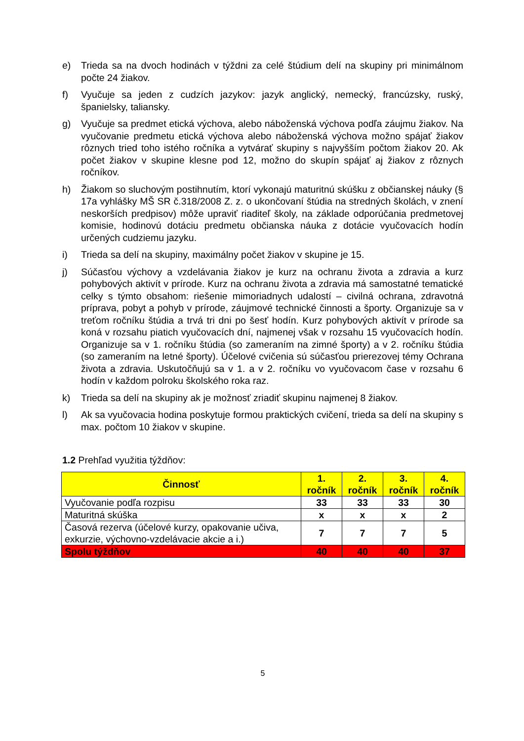e) Trieda sa na dvoch hodinách v týždni za celé štúdium delí na skupiny pri minimálnom počte 24 žiakov.
f) Vyučuje sa jeden z cudzích jazykov: jazyk anglický, nemecký, francúzsky, ruský, španielsky, taliansky.
g) Vyučuje sa predmet etická výchova, alebo náboženská výchova podľa záujmu žiakov. Na vyučovanie predmetu etická výchova alebo náboženská výchova možno spájať žiakov rôznych tried toho istého ročníka a vytvárať skupiny s najvyšším počtom žiakov 20. Ak počet žiakov v skupine klesne pod 12, možno do skupín spájať aj žiakov z rôznych ročníkov.
h) Žiakom so sluchovým postihnutím, ktorí vykonajú maturitnú skúšku z občianskej náuky (§ 17a vyhlášky MŠ SR č.318/2008 Z. z. o ukončovaní štúdia na stredných školách, v znení neskorších predpisov) môže upraviť riaditeľ školy, na základe odporúčania predmetovej komisie, hodinovú dotáciu predmetu občianska náuka z dotácie vyučovacích hodín určených cudziemu jazyku.
i) Trieda sa delí na skupiny, maximálny počet žiakov v skupine je 15.
j) Súčasťou výchovy a vzdelávania žiakov je kurz na ochranu života a zdravia a kurz pohybových aktivít v prírode. Kurz na ochranu života a zdravia má samostatné tematické celky s týmto obsahom: riešenie mimoriadnych udalostí – civilná ochrana, zdravotná príprava, pobyt a pohyb v prírode, záujmové technické činnosti a športy. Organizuje sa v treťom ročníku štúdia a trvá tri dni po šesť hodín. Kurz pohybových aktivít v prírode sa koná v rozsahu piatich vyučovacích dní, najmenej však v rozsahu 15 vyučovacích hodín. Organizuje sa v 1. ročníku štúdia (so zameraním na zimné športy) a v 2. ročníku štúdia (so zameraním na letné športy). Účelové cvičenia sú súčasťou prierezovej témy Ochrana života a zdravia. Uskutočňujú sa v 1. a v 2. ročníku vo vyučovacom čase v rozsahu 6 hodín v každom polroku školského roka raz.
k) Trieda sa delí na skupiny ak je možnosť zriadiť skupinu najmenej 8 žiakov.
l) Ak sa vyučovacia hodina poskytuje formou praktických cvičení, trieda sa delí na skupiny s max. počtom 10 žiakov v skupine.
1.2 Prehľad využitia týždňov:
| Činnosť | 1. ročník | 2. ročník | 3. ročník | 4. ročník |
| --- | --- | --- | --- | --- |
| Vyučovanie podľa rozpisu | 33 | 33 | 33 | 30 |
| Maturitná skúška | x | x | x | 2 |
| Časová rezerva (účelové kurzy, opakovanie učiva, exkurzie, výchovno-vzdelávacie akcie a i.) | 7 | 7 | 7 | 5 |
| Spolu týždňov | 40 | 40 | 40 | 37 |
5